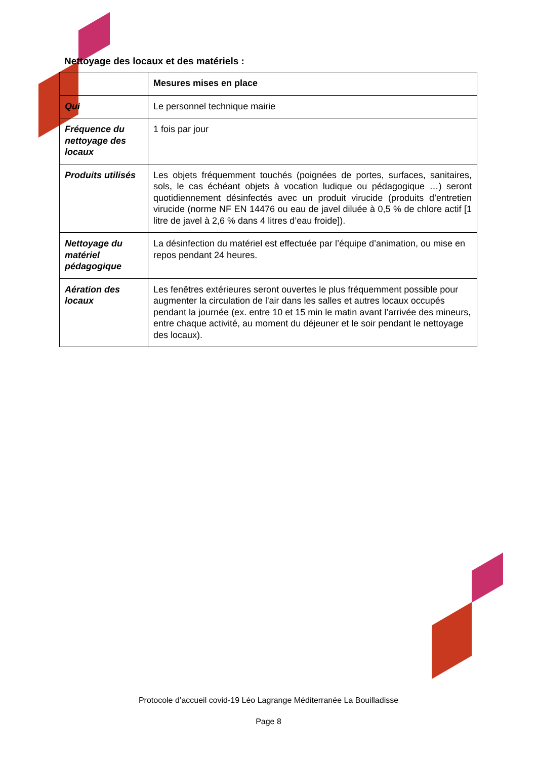Nettoyage des locaux et des matériels :
| | Mesures mises en place |
| Qui | Le personnel technique mairie |
| Fréquence du nettoyage des locaux | 1 fois par jour |
| Produits utilisés | Les objets fréquemment touchés (poignées de portes, surfaces, sanitaires, sols, le cas échéant objets à vocation ludique ou pédagogique …) seront quotidiennement désinfectés avec un produit virucide (produits d’entretien virucide (norme NF EN 14476 ou eau de javel diluée à 0,5 % de chlore actif [1 litre de javel à 2,6 % dans 4 litres d’eau froide]). |
| Nettoyage du matériel pédagogique | La désinfection du matériel est effectuée par l’équipe d’animation, ou mise en repos pendant 24 heures. |
| Aération des locaux | Les fenêtres extérieures seront ouvertes le plus fréquemment possible pour augmenter la circulation de l'air dans les salles et autres locaux occupés pendant la journée (ex. entre 10 et 15 min le matin avant l’arrivée des mineurs, entre chaque activité, au moment du déjeuner et le soir pendant le nettoyage des locaux). |
Protocole d’accueil covid-19 Léo Lagrange Méditerranée La Bouilladisse
Page 8